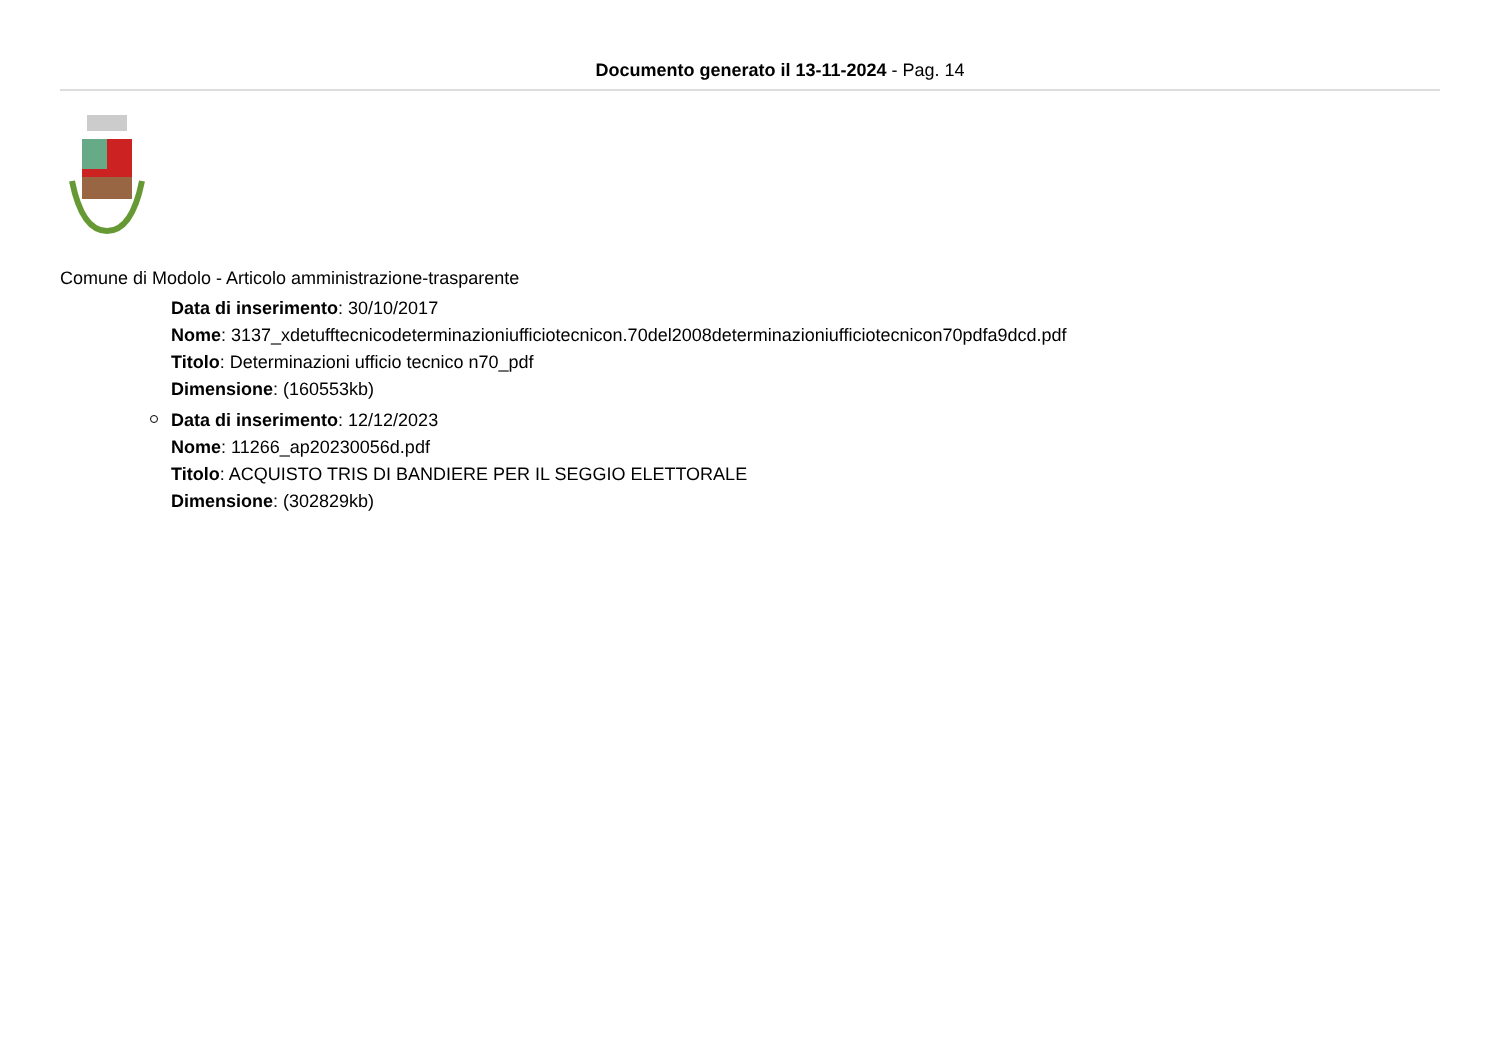Documento generato il 13-11-2024 - Pag. 14
Comune di Modolo - Articolo amministrazione-trasparente
Data di inserimento: 30/10/2017
Nome: 3137_xdetufftecnicodeterminazioniufficiotecnicon.70del2008determinazioniufficiotecnicon70pdfa9dcd.pdf
Titolo: Determinazioni ufficio tecnico n70_pdf
Dimensione: (160553kb)
Data di inserimento: 12/12/2023
Nome: 11266_ap20230056d.pdf
Titolo: ACQUISTO TRIS DI BANDIERE PER IL SEGGIO ELETTORALE
Dimensione: (302829kb)